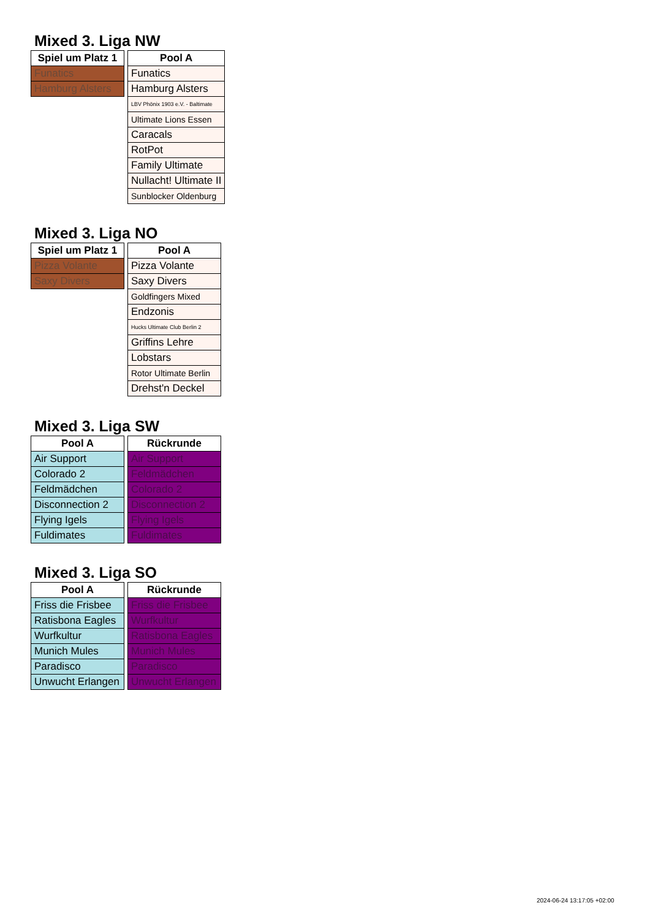Mixed 3. Liga NW
| Spiel um Platz 1 |
| --- |
| Funatics |
| Hamburg Alsters |
| Pool A |
| --- |
| Funatics |
| Hamburg Alsters |
| LBV Phönix 1903 e.V. - Baltimate |
| Ultimate Lions Essen |
| Caracals |
| RotPot |
| Family Ultimate |
| Nullacht! Ultimate II |
| Sunblocker Oldenburg |
Mixed 3. Liga NO
| Spiel um Platz 1 |
| --- |
| Pizza Volante |
| Saxy Divers |
| Pool A |
| --- |
| Pizza Volante |
| Saxy Divers |
| Goldfingers Mixed |
| Endzonis |
| Hucks Ultimate Club Berlin 2 |
| Griffins Lehre |
| Lobstars |
| Rotor Ultimate Berlin |
| Drehst'n Deckel |
Mixed 3. Liga SW
| Pool A |
| --- |
| Air Support |
| Colorado 2 |
| Feldmädchen |
| Disconnection 2 |
| Flying Igels |
| Fuldimates |
| Rückrunde |
| --- |
| Air Support |
| Feldmädchen |
| Colorado 2 |
| Disconnection 2 |
| Flying Igels |
| Fuldimates |
Mixed 3. Liga SO
| Pool A |
| --- |
| Friss die Frisbee |
| Ratisbona Eagles |
| Wurfkultur |
| Munich Mules |
| Paradisco |
| Unwucht Erlangen |
| Rückrunde |
| --- |
| Friss die Frisbee |
| Wurfkultur |
| Ratisbona Eagles |
| Munich Mules |
| Paradisco |
| Unwucht Erlangen |
2024-06-24 13:17:05 +02:00